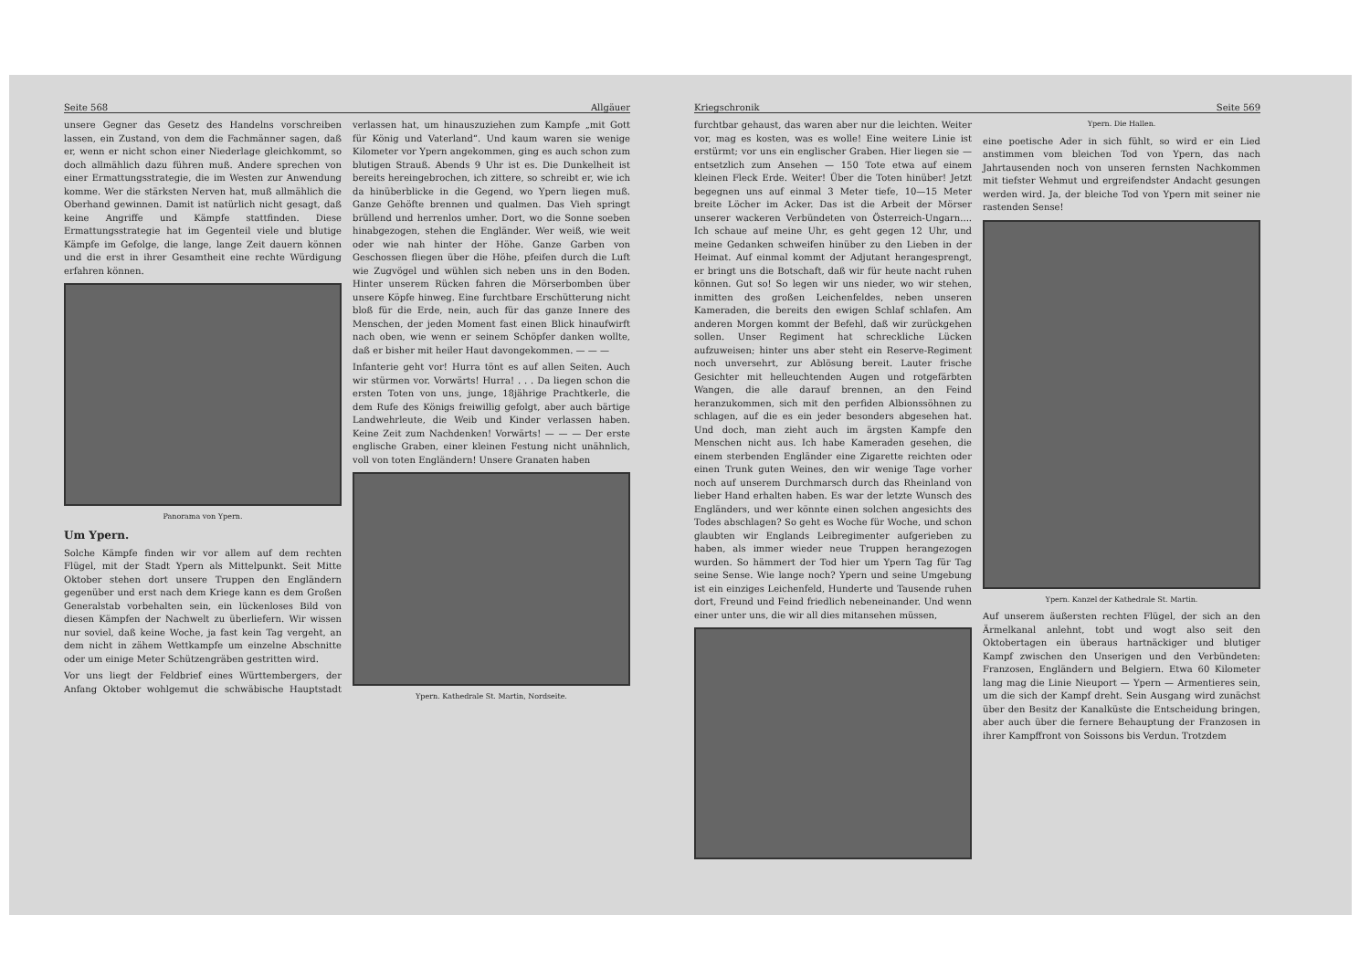Seite 568 Allgäuer
unsere Gegner das Gesetz des Handelns vorschreiben lassen, ein Zustand, von dem die Fachmänner sagen, daß er, wenn er nicht schon einer Niederlage gleichkommt, so doch allmählich dazu führen muß. Andere sprechen von einer Ermattungsstrategie, die im Westen zur Anwendung komme. Wer die stärksten Nerven hat, muß allmählich die Oberhand gewinnen. Damit ist natürlich nicht gesagt, daß keine Angriffe und Kämpfe stattfinden. Diese Ermattungsstrategie hat im Gegenteil viele und blutige Kämpfe im Gefolge, die lange, lange Zeit dauern können und die erst in ihrer Gesamtheit eine rechte Würdigung erfahren können.
Panorama von Ypern.
Um Ypern.
Solche Kämpfe finden wir vor allem auf dem rechten Flügel, mit der Stadt Ypern als Mittelpunkt. Seit Mitte Oktober stehen dort unsere Truppen den Engländern gegenüber und erst nach dem Kriege kann es dem Großen Generalstab vorbehalten sein, ein lückenloses Bild von diesen Kämpfen der Nachwelt zu überliefern. Wir wissen nur soviel, daß keine Woche, ja fast kein Tag vergeht, an dem nicht in zähem Wettkampfe um einzelne Abschnitte oder um einige Meter Schützengräben gestritten wird.
Vor uns liegt der Feldbrief eines Württembergers, der Anfang Oktober wohlgemut die schwäbische Hauptstadt verlassen hat, um hinauszuziehen zum Kampfe „mit Gott für König und Vaterland“. Und kaum waren sie wenige Kilometer vor Ypern angekommen, ging es auch schon zum blutigen Strauß. Abends 9 Uhr ist es. Die Dunkelheit ist bereits hereingebrochen, ich zittere, so schreibt er, wie ich da hinüberblicke in die Gegend, wo Ypern liegen muß. Ganze Gehöfte brennen und qualmen. Das Vieh springt brüllend und herrenlos umher. Dort, wo die Sonne soeben hinabgezogen, stehen die Engländer. Wer weiß, wie weit oder wie nah hinter der Höhe. Ganze Garben von Geschossen fliegen über die Höhe, pfeifen durch die Luft wie Zugvögel und wühlen sich neben uns in den Boden. Hinter unserem Rücken fahren die Mörserbomben über unsere Köpfe hinweg. Eine furchtbare Erschütterung nicht bloß für die Erde, nein, auch für das ganze Innere des Menschen, der jeden Moment fast einen Blick hinaufwirft nach oben, wie wenn er seinem Schöpfer danken wollte, daß er bisher mit heiler Haut davongekommen. — — —
Infanterie geht vor! Hurra tönt es auf allen Seiten. Auch wir stürmen vor. Vorwärts! Hurra! . . . Da liegen schon die ersten Toten von uns, junge, 18jährige Prachtkerle, die dem Rufe des Königs freiwillig gefolgt, aber auch bärtige Landwehrleute, die Weib und Kinder verlassen haben. Keine Zeit zum Nachdenken! Vorwärts! — — — Der erste englische Graben, einer kleinen Festung nicht unähnlich, voll von toten Engländern! Unsere Granaten haben
Ypern. Kathedrale St. Martin, Nordseite.
Kriegschronik Seite 569
furchtbar gehaust, das waren aber nur die leichten. Weiter vor, mag es kosten, was es wolle! Eine weitere Linie ist erstürmt; vor uns ein englischer Graben. Hier liegen sie — entsetzlich zum Ansehen — 150 Tote etwa auf einem kleinen Fleck Erde. Weiter! Über die Toten hinüber! Jetzt begegnen uns auf einmal 3 Meter tiefe, 10—15 Meter breite Löcher im Acker. Das ist die Arbeit der Mörser unserer wackeren Verbündeten von Österreich-Ungarn.... Ich schaue auf meine Uhr, es geht gegen 12 Uhr, und meine Gedanken schweifen hinüber zu den Lieben in der Heimat. Auf einmal kommt der Adjutant herangesprengt, er bringt uns die Botschaft, daß wir für heute nacht ruhen können. Gut so! So legen wir uns nieder, wo wir stehen, inmitten des großen Leichenfeldes, neben unseren Kameraden, die bereits den ewigen Schlaf schlafen. Am anderen Morgen kommt der Befehl, daß wir zurückgehen sollen. Unser Regiment hat schreckliche Lücken aufzuweisen; hinter uns aber steht ein Reserve-Regiment noch unversehrt, zur Ablösung bereit. Lauter frische Gesichter mit helleuchtenden Augen und rotgefärbten Wangen, die alle darauf brennen, an den Feind heranzukommen, sich mit den perfiden Albionssöhnen zu schlagen, auf die es ein jeder besonders abgesehen hat. Und doch, man zieht auch im ärgsten Kampfe den Menschen nicht aus. Ich habe Kameraden gesehen, die einem sterbenden Engländer eine Zigarette reichten oder einen Trunk guten Weines, den wir wenige Tage vorher noch auf unserem Durchmarsch durch das Rheinland von lieber Hand erhalten haben. Es war der letzte Wunsch des Engländers, und wer könnte einen solchen angesichts des Todes abschlagen? So geht es Woche für Woche, und schon glaubten wir Englands Leibregimenter aufgerieben zu haben, als immer wieder neue Truppen herangezogen wurden. So hämmert der Tod hier um Ypern Tag für Tag seine Sense. Wie lange noch? Ypern und seine Umgebung ist ein einziges Leichenfeld, Hunderte und Tausende ruhen dort, Freund und Feind friedlich nebeneinander. Und wenn einer unter uns, die wir all dies mitansehen müssen,
Ypern. Die Hallen.
eine poetische Ader in sich fühlt, so wird er ein Lied anstimmen vom bleichen Tod von Ypern, das nach Jahrtausenden noch von unseren fernsten Nachkommen mit tiefster Wehmut und ergreifendster Andacht gesungen werden wird. Ja, der bleiche Tod von Ypern mit seiner nie rastenden Sense!
Ypern. Kanzel der Kathedrale St. Martin.
Auf unserem äußersten rechten Flügel, der sich an den Ärmelkanal anlehnt, tobt und wogt also seit den Oktobertagen ein überaus hartnäckiger und blutiger Kampf zwischen den Unserigen und den Verbündeten: Franzosen, Engländern und Belgiern. Etwa 60 Kilometer lang mag die Linie Nieuport — Ypern — Armentieres sein, um die sich der Kampf dreht. Sein Ausgang wird zunächst über den Besitz der Kanalküste die Entscheidung bringen, aber auch über die fernere Behauptung der Franzosen in ihrer Kampffront von Soissons bis Verdun. Trotzdem